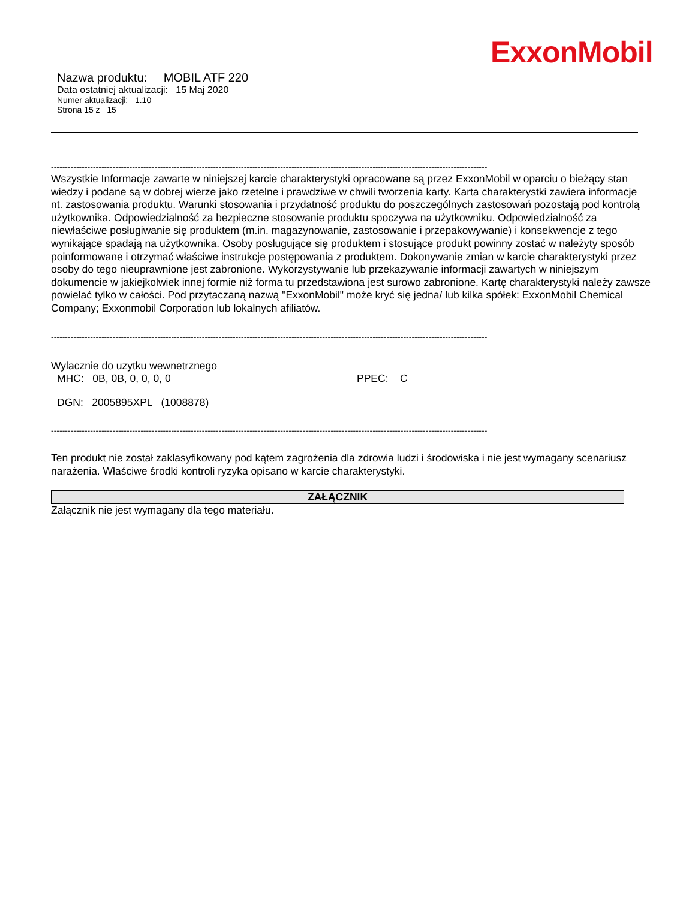ExxonMobil
Nazwa produktu: MOBIL ATF 220
Data ostatniej aktualizacji: 15 Maj 2020
Numer aktualizacji: 1.10
Strona 15 z 15
------------------------------------------------------------------------------------------------------------------------------------------------------------
Wszystkie Informacje zawarte w niniejszej karcie charakterystyki opracowane są przez ExxonMobil w oparciu o bieżący stan wiedzy i podane są w dobrej wierze jako rzetelne i prawdziwe w chwili tworzenia karty. Karta charakterystki zawiera informacje nt. zastosowania produktu. Warunki stosowania i przydatność produktu do poszczególnych zastosowań pozostają pod kontrolą użytkownika. Odpowiedzialność za bezpieczne stosowanie produktu spoczywa na użytkowniku. Odpowiedzialność za niewłaściwe posługiwanie się produktem (m.in. magazynowanie, zastosowanie i przepakowywanie) i konsekwencje z tego wynikające spadają na użytkownika. Osoby posługujące się produktem i stosujące produkt powinny zostać w należyty sposób poinformowane i otrzymać właściwe instrukcje postępowania z produktem. Dokonywanie zmian w karcie charakterystyki przez osoby do tego nieuprawnione jest zabronione. Wykorzystywanie lub przekazywanie informacji zawartych w niniejszym dokumencie w jakiejkolwiek innej formie niż forma tu przedstawiona jest surowo zabronione. Kartę charakterystyki należy zawsze powielać tylko w całości. Pod przytaczaną nazwą "ExxonMobil" może kryć się jedna/ lub kilka spółek: ExxonMobil Chemical Company; Exxonmobil Corporation lub lokalnych afiliatów.
------------------------------------------------------------------------------------------------------------------------------------------------------------
Wylacznie do uzytku wewnetrznego
MHC: 0B, 0B, 0, 0, 0, 0 PPEC: C
DGN: 2005895XPL (1008878)
------------------------------------------------------------------------------------------------------------------------------------------------------------
Ten produkt nie został zaklasyfikowany pod kątem zagrożenia dla zdrowia ludzi i środowiska i nie jest wymagany scenariusz narażenia. Właściwe środki kontroli ryzyka opisano w karcie charakterystyki.
ZAŁĄCZNIK
Załącznik nie jest wymagany dla tego materiału.